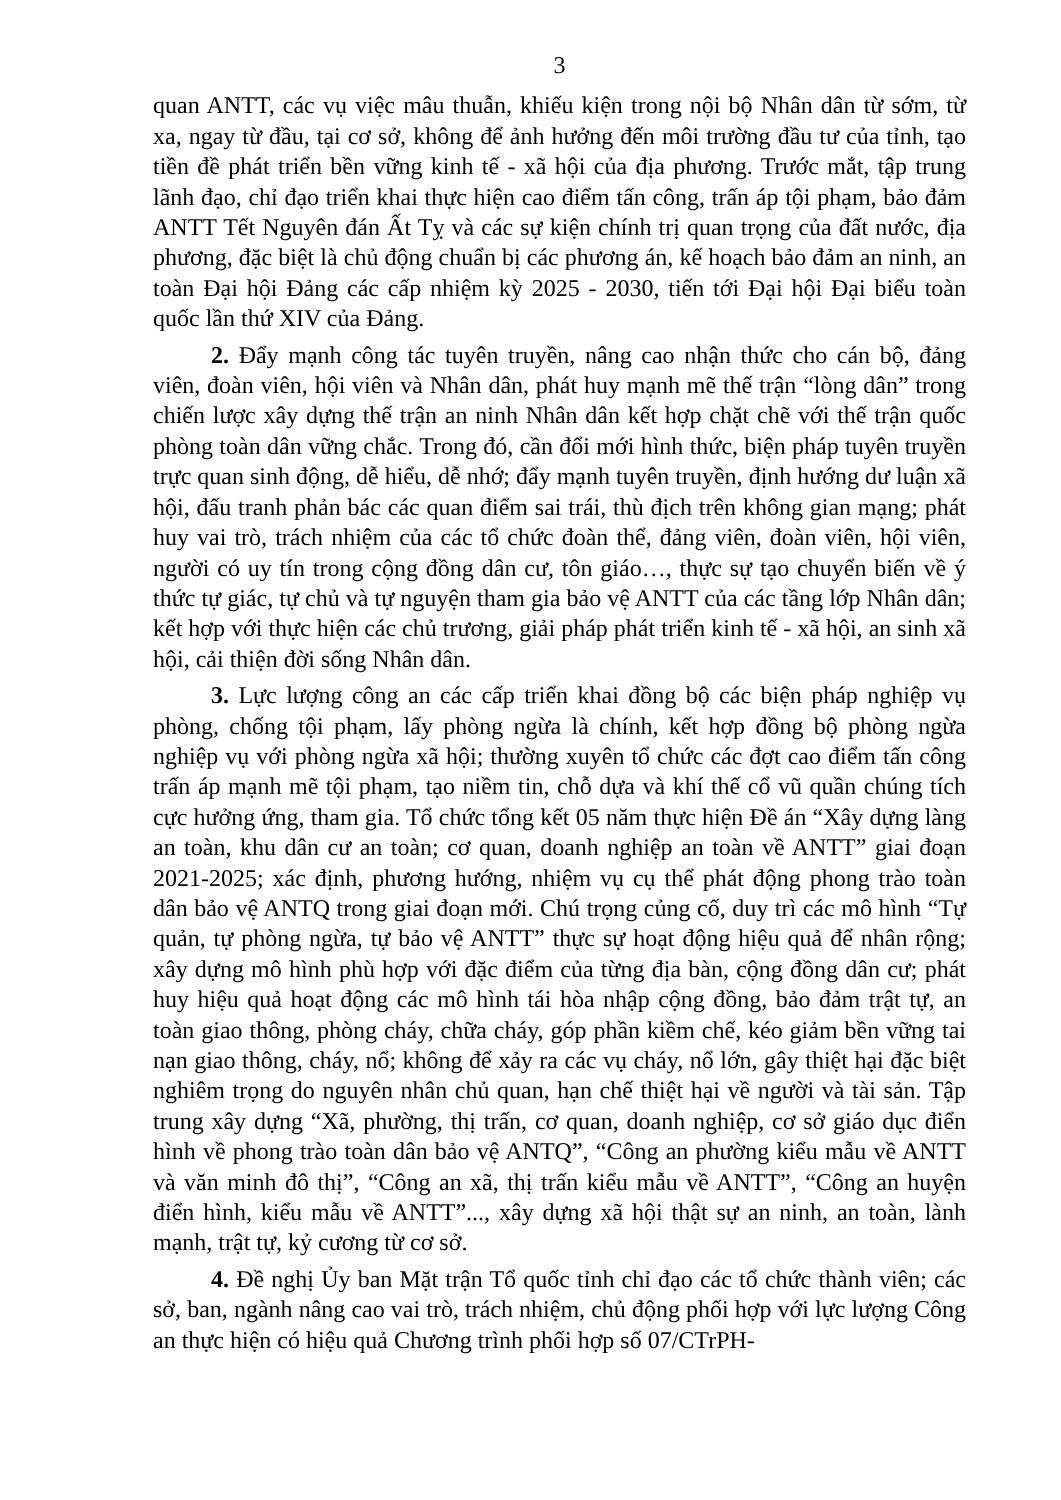3
quan ANTT, các vụ việc mâu thuẫn, khiếu kiện trong nội bộ Nhân dân từ sớm, từ xa, ngay từ đầu, tại cơ sở, không để ảnh hưởng đến môi trường đầu tư của tỉnh, tạo tiền đề phát triển bền vững kinh tế - xã hội của địa phương. Trước mắt, tập trung lãnh đạo, chỉ đạo triển khai thực hiện cao điểm tấn công, trấn áp tội phạm, bảo đảm ANTT Tết Nguyên đán Ất Tỵ và các sự kiện chính trị quan trọng của đất nước, địa phương, đặc biệt là chủ động chuẩn bị các phương án, kế hoạch bảo đảm an ninh, an toàn Đại hội Đảng các cấp nhiệm kỳ 2025 - 2030, tiến tới Đại hội Đại biểu toàn quốc lần thứ XIV của Đảng.
2. Đẩy mạnh công tác tuyên truyền, nâng cao nhận thức cho cán bộ, đảng viên, đoàn viên, hội viên và Nhân dân, phát huy mạnh mẽ thế trận “lòng dân” trong chiến lược xây dựng thế trận an ninh Nhân dân kết hợp chặt chẽ với thế trận quốc phòng toàn dân vững chắc. Trong đó, cần đổi mới hình thức, biện pháp tuyên truyền trực quan sinh động, dễ hiểu, dễ nhớ; đẩy mạnh tuyên truyền, định hướng dư luận xã hội, đấu tranh phản bác các quan điểm sai trái, thù địch trên không gian mạng; phát huy vai trò, trách nhiệm của các tổ chức đoàn thể, đảng viên, đoàn viên, hội viên, người có uy tín trong cộng đồng dân cư, tôn giáo…, thực sự tạo chuyển biến về ý thức tự giác, tự chủ và tự nguyện tham gia bảo vệ ANTT của các tầng lớp Nhân dân; kết hợp với thực hiện các chủ trương, giải pháp phát triển kinh tế - xã hội, an sinh xã hội, cải thiện đời sống Nhân dân.
3. Lực lượng công an các cấp triển khai đồng bộ các biện pháp nghiệp vụ phòng, chống tội phạm, lấy phòng ngừa là chính, kết hợp đồng bộ phòng ngừa nghiệp vụ với phòng ngừa xã hội; thường xuyên tổ chức các đợt cao điểm tấn công trấn áp mạnh mẽ tội phạm, tạo niềm tin, chỗ dựa và khí thế cổ vũ quần chúng tích cực hưởng ứng, tham gia. Tổ chức tổng kết 05 năm thực hiện Đề án “Xây dựng làng an toàn, khu dân cư an toàn; cơ quan, doanh nghiệp an toàn về ANTT” giai đoạn 2021-2025; xác định, phương hướng, nhiệm vụ cụ thể phát động phong trào toàn dân bảo vệ ANTQ trong giai đoạn mới. Chú trọng củng cố, duy trì các mô hình “Tự quản, tự phòng ngừa, tự bảo vệ ANTT” thực sự hoạt động hiệu quả để nhân rộng; xây dựng mô hình phù hợp với đặc điểm của từng địa bàn, cộng đồng dân cư; phát huy hiệu quả hoạt động các mô hình tái hòa nhập cộng đồng, bảo đảm trật tự, an toàn giao thông, phòng cháy, chữa cháy, góp phần kiềm chế, kéo giảm bền vững tai nạn giao thông, cháy, nổ; không để xảy ra các vụ cháy, nổ lớn, gây thiệt hại đặc biệt nghiêm trọng do nguyên nhân chủ quan, hạn chế thiệt hại về người và tài sản. Tập trung xây dựng “Xã, phường, thị trấn, cơ quan, doanh nghiệp, cơ sở giáo dục điển hình về phong trào toàn dân bảo vệ ANTQ”, “Công an phường kiểu mẫu về ANTT và văn minh đô thị”, “Công an xã, thị trấn kiểu mẫu về ANTT”, “Công an huyện điển hình, kiểu mẫu về ANTT”..., xây dựng xã hội thật sự an ninh, an toàn, lành mạnh, trật tự, kỷ cương từ cơ sở.
4. Đề nghị Ủy ban Mặt trận Tổ quốc tỉnh chỉ đạo các tổ chức thành viên; các sở, ban, ngành nâng cao vai trò, trách nhiệm, chủ động phối hợp với lực lượng Công an thực hiện có hiệu quả Chương trình phối hợp số 07/CTrPH-